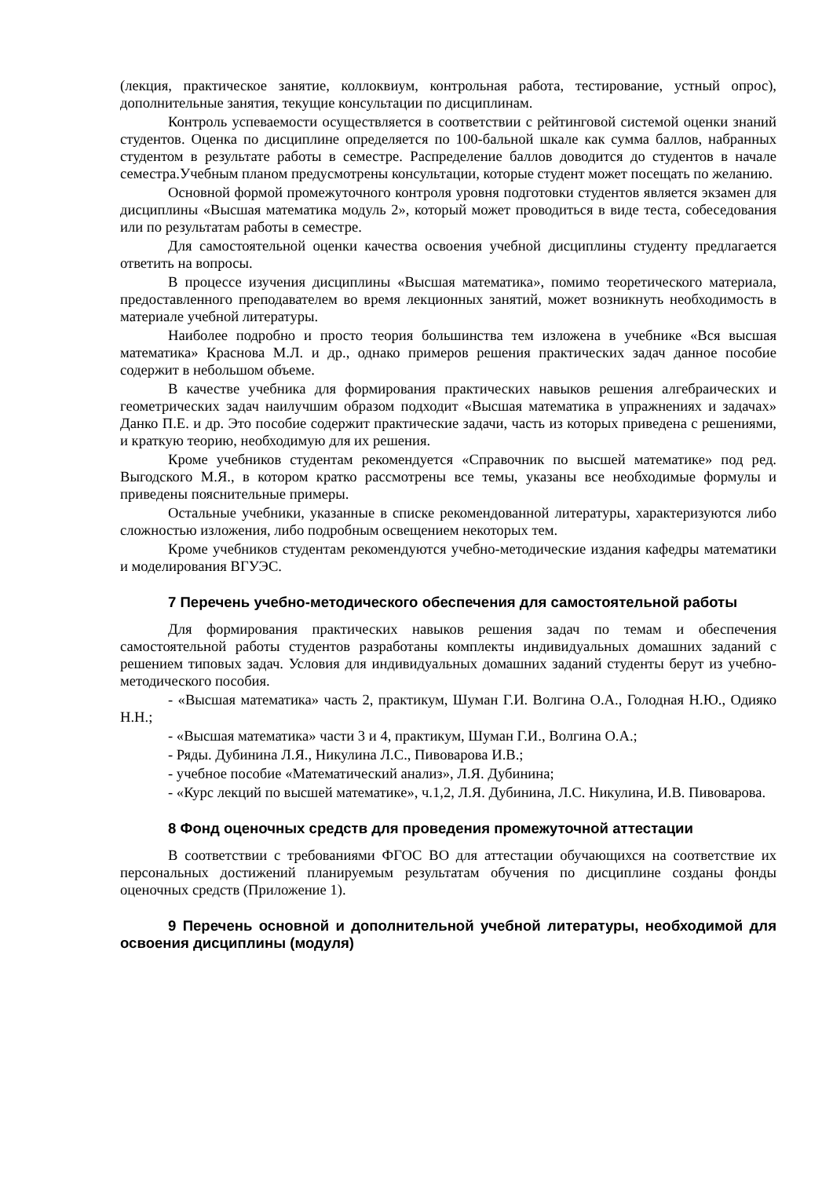(лекция, практическое занятие, коллоквиум, контрольная работа, тестирование, устный опрос), дополнительные занятия, текущие консультации по дисциплинам.
Контроль успеваемости осуществляется в соответствии с рейтинговой системой оценки знаний студентов. Оценка по дисциплине определяется по 100-бальной шкале как сумма баллов, набранных студентом в результате работы в семестре. Распределение баллов доводится до студентов в начале семестра.Учебным планом предусмотрены консультации, которые студент может посещать по желанию.
Основной формой промежуточного контроля уровня подготовки студентов является экзамен для дисциплины «Высшая математика модуль 2», который может проводиться в виде теста, собеседования или по результатам работы в семестре.
Для самостоятельной оценки качества освоения учебной дисциплины студенту предлагается ответить на вопросы.
В процессе изучения дисциплины «Высшая математика», помимо теоретического материала, предоставленного преподавателем во время лекционных занятий, может возникнуть необходимость в материале учебной литературы.
Наиболее подробно и просто теория большинства тем изложена в учебнике «Вся высшая математика» Краснова М.Л. и др., однако примеров решения практических задач данное пособие содержит в небольшом объеме.
В качестве учебника для формирования практических навыков решения алгебраических и геометрических задач наилучшим образом подходит «Высшая математика в упражнениях и задачах» Данко П.Е. и др. Это пособие содержит практические задачи, часть из которых приведена с решениями, и краткую теорию, необходимую для их решения.
Кроме учебников студентам рекомендуется «Справочник по высшей математике» под ред. Выгодского М.Я., в котором кратко рассмотрены все темы, указаны все необходимые формулы и приведены пояснительные примеры.
Остальные учебники, указанные в списке рекомендованной литературы, характеризуются либо сложностью изложения, либо подробным освещением некоторых тем.
Кроме учебников студентам рекомендуются учебно-методические издания кафедры математики и моделирования ВГУЭС.
7 Перечень учебно-методического обеспечения для самостоятельной работы
Для формирования практических навыков решения задач по темам и обеспечения самостоятельной работы студентов разработаны комплекты индивидуальных домашних заданий с решением типовых задач. Условия для индивидуальных домашних заданий студенты берут из учебно-методического пособия.
- «Высшая математика» часть 2, практикум, Шуман Г.И. Волгина О.А., Голодная Н.Ю., Одияко Н.Н.;
- «Высшая математика» части 3 и 4, практикум, Шуман Г.И., Волгина О.А.;
- Ряды. Дубинина Л.Я., Никулина Л.С., Пивоварова И.В.;
- учебное пособие «Математический анализ», Л.Я. Дубинина;
- «Курс лекций по высшей математике», ч.1,2, Л.Я. Дубинина, Л.С. Никулина, И.В. Пивоварова.
8 Фонд оценочных средств для проведения промежуточной аттестации
В соответствии с требованиями ФГОС ВО для аттестации обучающихся на соответствие их персональных достижений планируемым результатам обучения по дисциплине созданы фонды оценочных средств (Приложение 1).
9 Перечень основной и дополнительной учебной литературы, необходимой для освоения дисциплины (модуля)